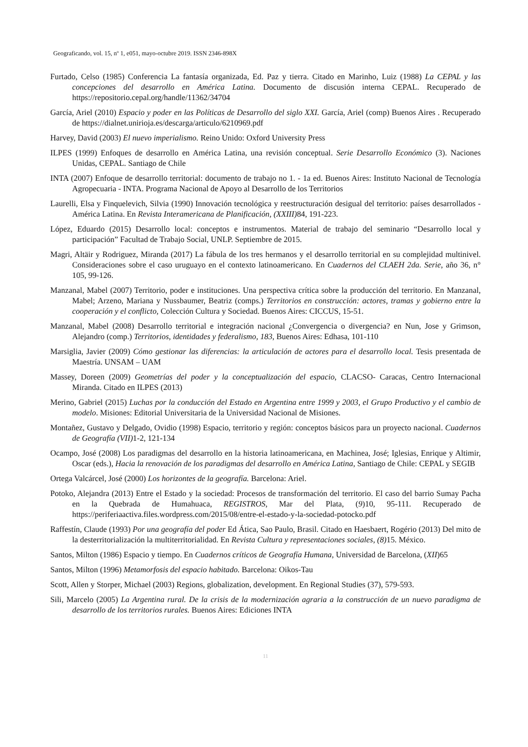Geograficando, vol. 15, nº 1, e051, mayo-octubre 2019. ISSN 2346-898X
Furtado, Celso (1985) Conferencia La fantasía organizada, Ed. Paz y tierra. Citado en Marinho, Luiz (1988) La CEPAL y las concepciones del desarrollo en América Latina. Documento de discusión interna CEPAL. Recuperado de https://repositorio.cepal.org/handle/11362/34704
García, Ariel (2010) Espacio y poder en las Políticas de Desarrollo del siglo XXI. García, Ariel (comp) Buenos Aires . Recuperado de https://dialnet.unirioja.es/descarga/articulo/6210969.pdf
Harvey, David (2003) El nuevo imperialismo. Reino Unido: Oxford University Press
ILPES (1999) Enfoques de desarrollo en América Latina, una revisión conceptual. Serie Desarrollo Económico (3). Naciones Unidas, CEPAL. Santiago de Chile
INTA (2007) Enfoque de desarrollo territorial: documento de trabajo no 1. - 1a ed. Buenos Aires: Instituto Nacional de Tecnología Agropecuaria - INTA. Programa Nacional de Apoyo al Desarrollo de los Territorios
Laurelli, Elsa y Finquelevich, Silvia (1990) Innovación tecnológica y reestructuración desigual del territorio: países desarrollados - América Latina. En Revista Interamericana de Planificación, (XXIII) 84, 191-223.
López, Eduardo (2015) Desarrollo local: conceptos e instrumentos. Material de trabajo del seminario “Desarrollo local y participación” Facultad de Trabajo Social, UNLP. Septiembre de 2015.
Magri, Altäir y Rodriguez, Miranda (2017) La fábula de los tres hermanos y el desarrollo territorial en su complejidad multinivel. Consideraciones sobre el caso uruguayo en el contexto latinoamericano. En Cuadernos del CLAEH 2da. Serie, año 36, n° 105, 99-126.
Manzanal, Mabel (2007) Territorio, poder e instituciones. Una perspectiva crítica sobre la producción del territorio. En Manzanal, Mabel; Arzeno, Mariana y Nussbaumer, Beatriz (comps.) Territorios en construcción: actores, tramas y gobierno entre la cooperación y el conflicto, Colección Cultura y Sociedad. Buenos Aires: CICCUS, 15-51.
Manzanal, Mabel (2008) Desarrollo territorial e integración nacional ¿Convergencia o divergencia? en Nun, Jose y Grimson, Alejandro (comp.) Territorios, identidades y federalismo, 183, Buenos Aires: Edhasa, 101-110
Marsiglia, Javier (2009) Cómo gestionar las diferencias: la articulación de actores para el desarrollo local. Tesis presentada de Maestría. UNSAM – UAM
Massey, Doreen (2009) Geometrías del poder y la conceptualización del espacio, CLACSO- Caracas, Centro Internacional Miranda. Citado en ILPES (2013)
Merino, Gabriel (2015) Luchas por la conducción del Estado en Argentina entre 1999 y 2003, el Grupo Productivo y el cambio de modelo. Misiones: Editorial Universitaria de la Universidad Nacional de Misiones.
Montañez, Gustavo y Delgado, Ovidio (1998) Espacio, territorio y región: conceptos básicos para un proyecto nacional. Cuadernos de Geografía (VII) 1-2, 121-134
Ocampo, José (2008) Los paradigmas del desarrollo en la historia latinoamericana, en Machinea, José; Iglesias, Enrique y Altimir, Oscar (eds.), Hacia la renovación de los paradigmas del desarrollo en América Latina, Santiago de Chile: CEPAL y SEGIB
Ortega Valcárcel, José (2000) Los horizontes de la geografía. Barcelona: Ariel.
Potoko, Alejandra (2013) Entre el Estado y la sociedad: Procesos de transformación del territorio. El caso del barrio Sumay Pacha en la Quebrada de Humahuaca, REGISTROS, Mar del Plata, (9)10, 95-111. Recuperado de https://periferiaactiva.files.wordpress.com/2015/08/entre-el-estado-y-la-sociedad-potocko.pdf
Raffestín, Claude (1993) Por una geografía del poder Ed Ática, Sao Paulo, Brasil. Citado en Haesbaert, Rogério (2013) Del mito de la desterritorialización la multiterritorialidad. En Revista Cultura y representaciones sociales, (8) 15. México.
Santos, Milton (1986) Espacio y tiempo. En Cuadernos críticos de Geografía Humana, Universidad de Barcelona, (XII)65
Santos, Milton (1996) Metamorfosis del espacio habitado. Barcelona: Oikos-Tau
Scott, Allen y Storper, Michael (2003) Regions, globalization, development. En Regional Studies (37), 579-593.
Sili, Marcelo (2005) La Argentina rural. De la crisis de la modernización agraria a la construcción de un nuevo paradigma de desarrollo de los territorios rurales. Buenos Aires: Ediciones INTA
11